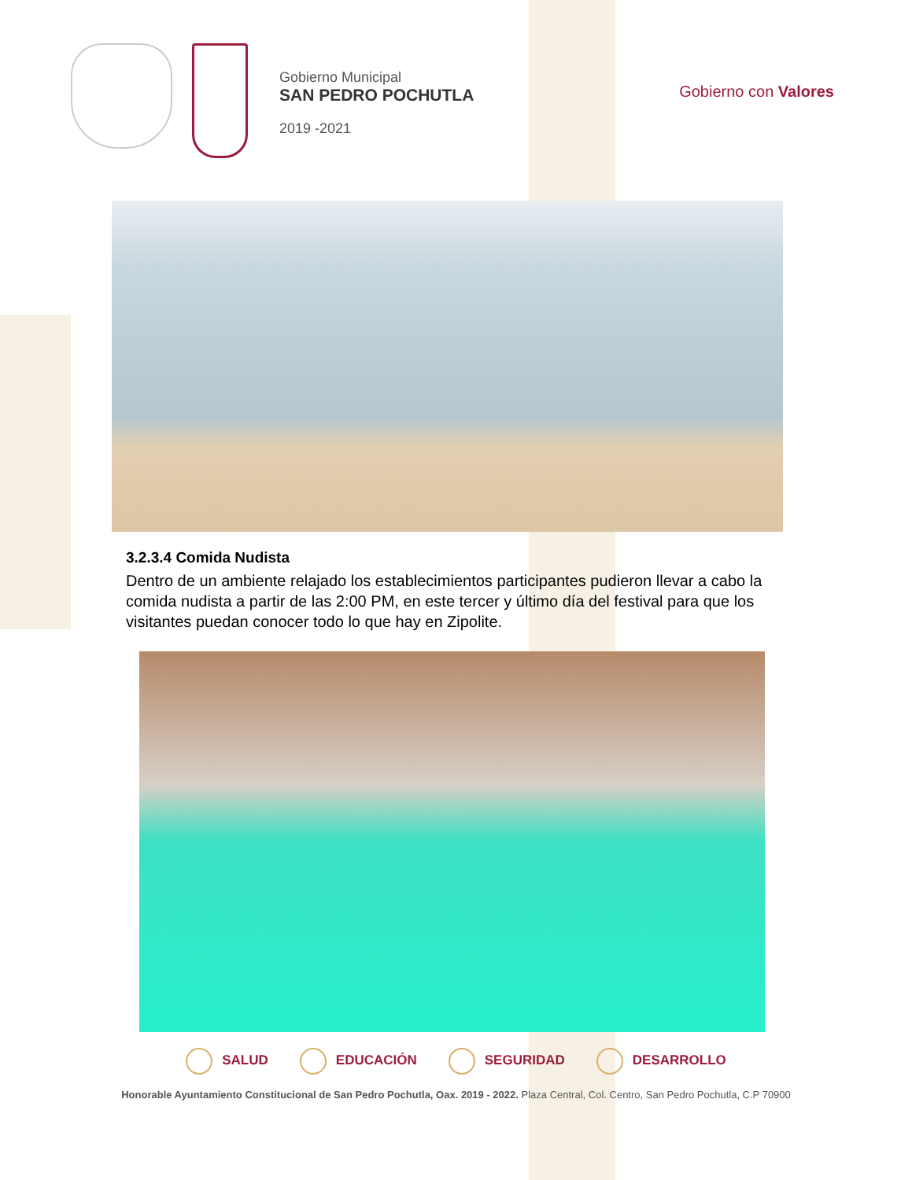Gobierno Municipal
SAN PEDRO POCHUTLA
2019 -2021
Gobierno con Valores
3.2.3.4 Comida Nudista
Dentro de un ambiente relajado los establecimientos participantes pudieron llevar a cabo la comida nudista a partir de las 2:00 PM, en este tercer y último día del festival para que los visitantes puedan conocer todo lo que hay en Zipolite.
SALUD EDUCACIÓN SEGURIDAD DESARROLLO
Honorable Ayuntamiento Constitucional de San Pedro Pochutla, Oax. 2019 - 2022. Plaza Central, Col. Centro, San Pedro Pochutla, C.P 70900